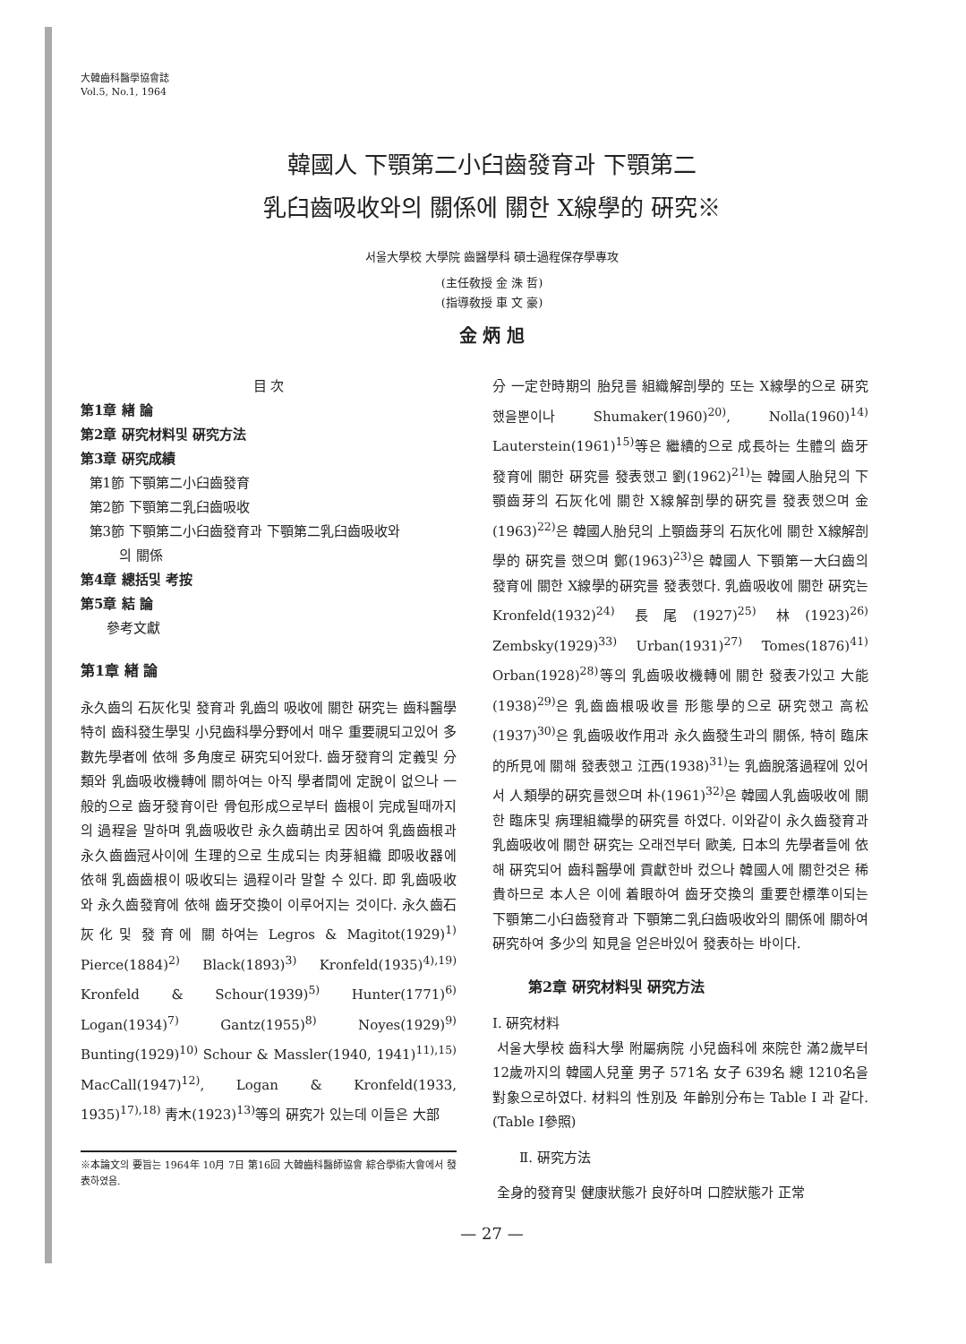大韓齒科醫學協會誌
Vol.5, No.1, 1964
韓國人 下顎第二小臼齒發育과 下顎第二
乳臼齒吸收와의 關係에 關한 X線學的 硏究※
서울大學校 大學院 齒醫學科 碩士過程保存學專攻
(主任敎授 金 洙 哲)
(指導敎授 車 文 豪)
金 炳 旭
目 次
第1章 緖 論
第2章 硏究材料및 硏究方法
第3章 硏究成績
第1節 下顎第二小臼齒發育
第2節 下顎第二乳臼齒吸收
第3節 下顎第二小臼齒發育과 下顎第二乳臼齒吸收와
의 關係
第4章 總括및 考按
第5章 結 論
參考文獻
第1章 緖 論
永久齒의 石灰化및 發育과 乳齒의 吸收에 關한 硏究는 齒科醫學 特히 齒科發生學및 小兒齒科學分野에서 매우 重要視되고있어 多數先學者에 依해 多角度로 硏究되어왔다. 齒牙發育의 定義및 分類와 乳齒吸收機轉에 關하여는 아직 學者間에 定說이 없으나 一般的으로 齒牙發育이란 骨包形成으로부터 齒根이 完成될때까지의 過程을 말하며 乳齒吸收란 永久齒萌出로 因하여 乳齒齒根과 永久齒齒冠사이에 生理的으로 生成되는 肉芽組織 即吸收器에 依해 乳齒齒根이 吸收되는 過程이라 말할 수 있다. 即 乳齒吸收와 永久齒發育에 依해 齒牙交換이 이루어지는 것이다. 永久齒石灰化및 發育에 關하여는 Legros & Magitot(1929)<sup>1)</sup> Pierce(1884)<sup>2)</sup> Black(1893)<sup>3)</sup> Kronfeld(1935)<sup>4),19)</sup> Kronfeld & Schour(1939)<sup>5)</sup> Hunter(1771)<sup>6)</sup> Logan(1934)<sup>7)</sup> Gantz(1955)<sup>8)</sup> Noyes(1929)<sup>9)</sup> Bunting(1929)<sup>10)</sup> Schour & Massler(1940, 1941)<sup>11),15)</sup> MacCall(1947)<sup>12)</sup>, Logan & Kronfeld(1933, 1935)<sup>17),18)</sup> 靑木(1923)<sup>13)</sup>等의 硏究가 있는데 이들은 大部
※本論文의 要旨는 1964年 10月 7日 第16回 大韓齒科醫師協會 綜合學術大會에서 發表하였음.
分 一定한時期의 胎兒를 組織解剖學的 또는 X線學的으로 硏究했을뿐이나 Shumaker(1960)<sup>20)</sup>, Nolla(1960)<sup>14)</sup> Lauterstein(1961)<sup>15)</sup>等은 繼續的으로 成長하는 生體의 齒牙發育에 關한 硏究를 發表했고 劉(1962)<sup>21)</sup>는 韓國人胎兒의 下顎齒芽의 石灰化에 關한 X線解剖學的硏究를 發表했으며 金(1963)<sup>22)</sup>은 韓國人胎兒의 上顎齒芽의 石灰化에 關한 X線解剖學的 硏究를 했으며 鄭(1963)<sup>23)</sup>은 韓國人 下顎第一大臼齒의 發育에 關한 X線學的硏究를 發表했다. 乳齒吸收에 關한 硏究는 Kronfeld(1932)<sup>24)</sup> 長尾(1927)<sup>25)</sup> 林(1923)<sup>26)</sup> Zembsky(1929)<sup>33)</sup> Urban(1931)<sup>27)</sup> Tomes(1876)<sup>41)</sup> Orban(1928)<sup>28)</sup>等의 乳齒吸收機轉에 關한 發表가있고 大能(1938)<sup>29)</sup>은 乳齒齒根吸收를 形態學的으로 硏究했고 高松(1937)<sup>30)</sup>은 乳齒吸收作用과 永久齒發生과의 關係, 特히 臨床的所見에 關해 發表했고 江西(1938)<sup>31)</sup>는 乳齒脫落過程에 있어서 人類學的硏究를했으며 朴(1961)<sup>32)</sup>은 韓國人乳齒吸收에 關한 臨床및 病理組織學的硏究를 하였다. 이와같이 永久齒發育과 乳齒吸收에 關한 硏究는 오래전부터 歐美, 日本의 先學者들에 依해 硏究되어 齒科醫學에 貢獻한바 컸으나 韓國人에 關한것은 稀貴하므로 本人은 이에 着眼하여 齒牙交換의 重要한標準이되는 下顎第二小臼齒發育과 下顎第二乳臼齒吸收와의 關係에 關하여 硏究하여 多少의 知見을 얻은바있어 發表하는 바이다.
第2章 硏究材料및 硏究方法
Ⅰ. 硏究材料
서울大學校 齒科大學 附屬病院 小兒齒科에 來院한 滿2歲부터 12歲까지의 韓國人兒童 男子 571名 女子 639名 總 1210名을 對象으로하였다. 材料의 性別及 年齡別分布는 Table Ⅰ 과 같다. (Table Ⅰ參照)
Ⅱ. 硏究方法
全身的發育및 健康狀態가 良好하며 口腔狀態가 正常
— 27 —